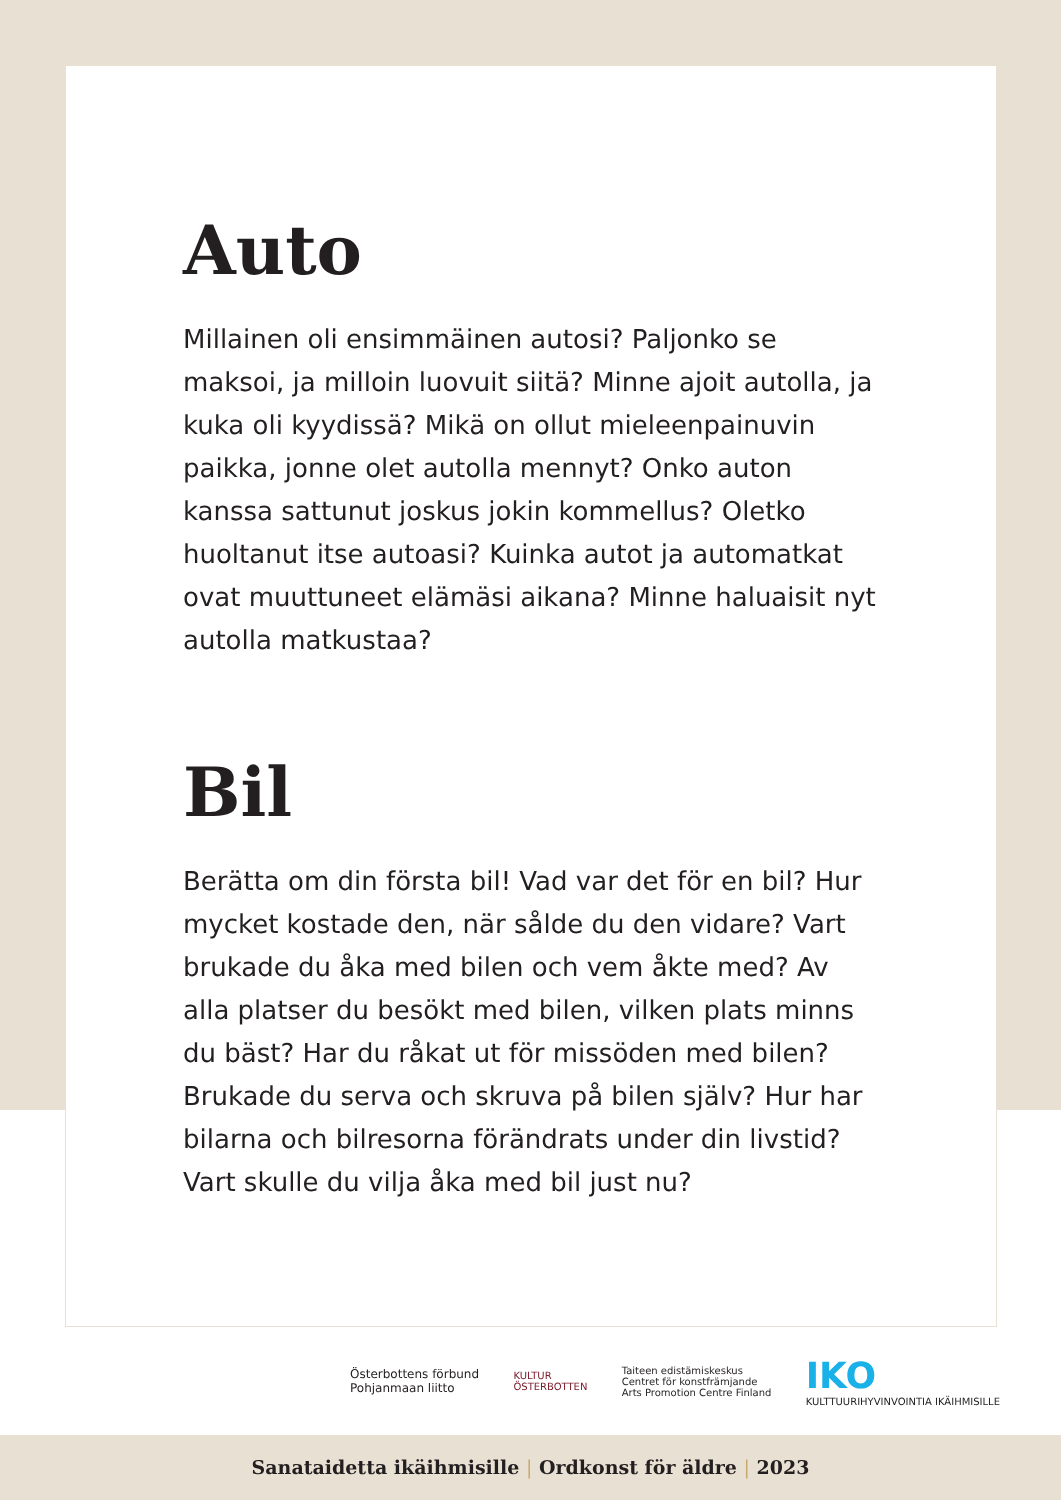Auto
Millainen oli ensimmäinen autosi? Paljonko se maksoi, ja milloin luovuit siitä? Minne ajoit autolla, ja kuka oli kyydissä? Mikä on ollut mieleenpainuvin paikka, jonne olet autolla mennyt? Onko auton kanssa sattunut joskus jokin kommellus? Oletko huoltanut itse autoasi? Kuinka autot ja automatkat ovat muuttuneet elämäsi aikana? Minne haluaisit nyt autolla matkustaa?
Bil
Berätta om din första bil! Vad var det för en bil? Hur mycket kostade den, när sålde du den vidare? Vart brukade du åka med bilen och vem åkte med? Av alla platser du besökt med bilen, vilken plats minns du bäst? Har du råkat ut för missöden med bilen? Brukade du serva och skruva på bilen själv? Hur har bilarna och bilresorna förändrats under din livstid? Vart skulle du vilja åka med bil just nu?
Österbottens förbund
Pohjanmaan liitto
KULTUR
ÖSTERBOTTEN
Taiteen edistämiskeskus
Centret för konstfrämjande
Arts Promotion Centre Finland
IKO
KULTTUURIHYVINVOINTIA IKÄIHMISILLE
Sanataidetta ikäihmisille | Ordkonst för äldre | 2023